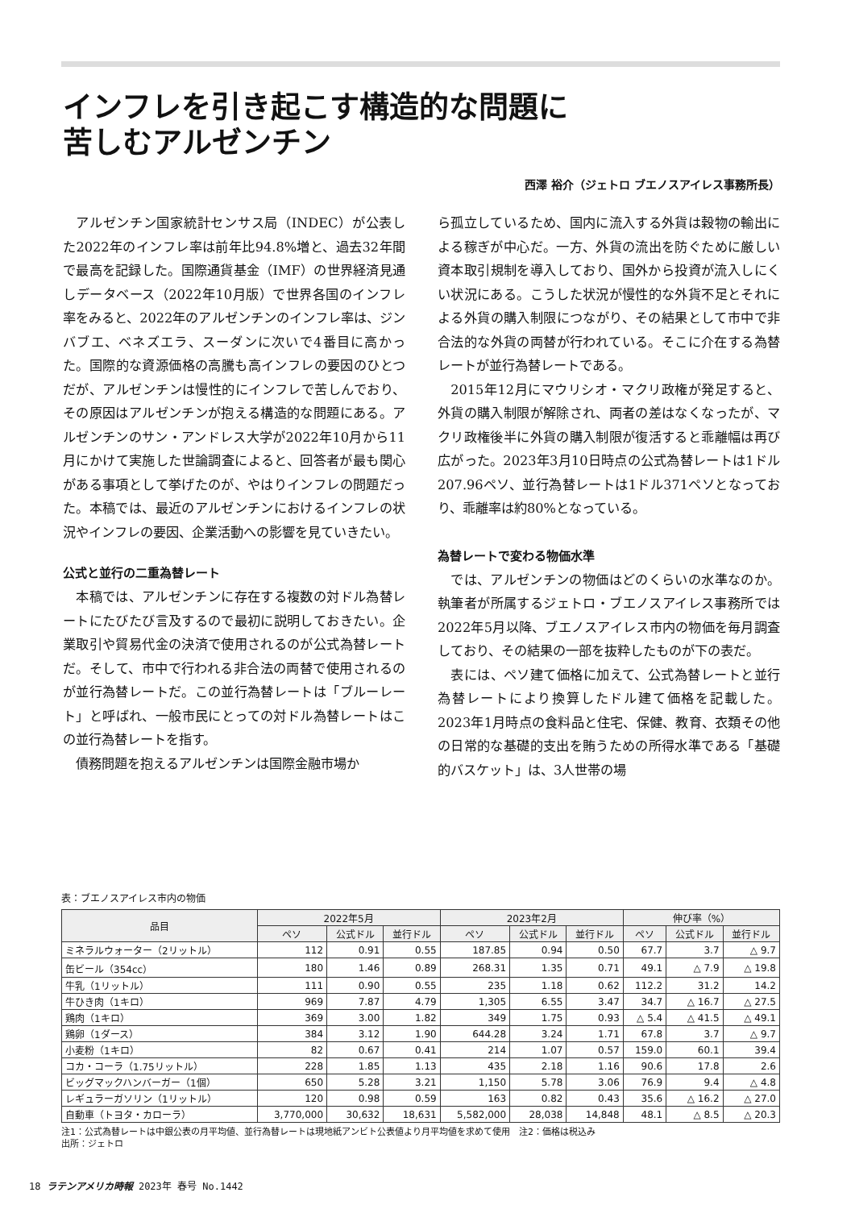インフレを引き起こす構造的な問題に
苦しむアルゼンチン
西澤 裕介（ジェトロ ブエノスアイレス事務所長）
アルゼンチン国家統計センサス局（INDEC）が公表した2022年のインフレ率は前年比94.8%増と、過去32年間で最高を記録した。国際通貨基金（IMF）の世界経済見通しデータベース（2022年10月版）で世界各国のインフレ率をみると、2022年のアルゼンチンのインフレ率は、ジンバブエ、ベネズエラ、スーダンに次いで4番目に高かった。国際的な資源価格の高騰も高インフレの要因のひとつだが、アルゼンチンは慢性的にインフレで苦しんでおり、その原因はアルゼンチンが抱える構造的な問題にある。アルゼンチンのサン・アンドレス大学が2022年10月から11月にかけて実施した世論調査によると、回答者が最も関心がある事項として挙げたのが、やはりインフレの問題だった。本稿では、最近のアルゼンチンにおけるインフレの状況やインフレの要因、企業活動への影響を見ていきたい。
公式と並行の二重為替レート
本稿では、アルゼンチンに存在する複数の対ドル為替レートにたびたび言及するので最初に説明しておきたい。企業取引や貿易代金の決済で使用されるのが公式為替レートだ。そして、市中で行われる非合法の両替で使用されるのが並行為替レートだ。この並行為替レートは「ブルーレート」と呼ばれ、一般市民にとっての対ドル為替レートはこの並行為替レートを指す。
債務問題を抱えるアルゼンチンは国際金融市場か
ら孤立しているため、国内に流入する外貨は穀物の輸出による稼ぎが中心だ。一方、外貨の流出を防ぐために厳しい資本取引規制を導入しており、国外から投資が流入しにくい状況にある。こうした状況が慢性的な外貨不足とそれによる外貨の購入制限につながり、その結果として市中で非合法的な外貨の両替が行われている。そこに介在する為替レートが並行為替レートである。
2015年12月にマウリシオ・マクリ政権が発足すると、外貨の購入制限が解除され、両者の差はなくなったが、マクリ政権後半に外貨の購入制限が復活すると乖離幅は再び広がった。2023年3月10日時点の公式為替レートは1ドル207.96ペソ、並行為替レートは1ドル371ペソとなっており、乖離率は約80%となっている。
為替レートで変わる物価水準
では、アルゼンチンの物価はどのくらいの水準なのか。執筆者が所属するジェトロ・ブエノスアイレス事務所では2022年5月以降、ブエノスアイレス市内の物価を毎月調査しており、その結果の一部を抜粋したものが下の表だ。
表には、ペソ建て価格に加えて、公式為替レートと並行為替レートにより換算したドル建て価格を記載した。2023年1月時点の食料品と住宅、保健、教育、衣類その他の日常的な基礎的支出を賄うための所得水準である「基礎的バスケット」は、3人世帯の場
表：ブエノスアイレス市内の物価
| 品目 | 2022年5月 | | | 2023年2月 | | | 伸び率（%） | | |
| --- | --- | --- | --- | --- | --- | --- | --- | --- | --- |
| | ペソ | 公式ドル | 並行ドル | ペソ | 公式ドル | 並行ドル | ペソ | 公式ドル | 並行ドル |
| ミネラルウォーター（2リットル） | 112 | 0.91 | 0.55 | 187.85 | 0.94 | 0.50 | 67.7 | 3.7 | △ 9.7 |
| 缶ビール（354cc） | 180 | 1.46 | 0.89 | 268.31 | 1.35 | 0.71 | 49.1 | △ 7.9 | △ 19.8 |
| 牛乳（1リットル） | 111 | 0.90 | 0.55 | 235 | 1.18 | 0.62 | 112.2 | 31.2 | 14.2 |
| 牛ひき肉（1キロ） | 969 | 7.87 | 4.79 | 1,305 | 6.55 | 3.47 | 34.7 | △ 16.7 | △ 27.5 |
| 鶏肉（1キロ） | 369 | 3.00 | 1.82 | 349 | 1.75 | 0.93 | △ 5.4 | △ 41.5 | △ 49.1 |
| 鶏卵（1ダース） | 384 | 3.12 | 1.90 | 644.28 | 3.24 | 1.71 | 67.8 | 3.7 | △ 9.7 |
| 小麦粉（1キロ） | 82 | 0.67 | 0.41 | 214 | 1.07 | 0.57 | 159.0 | 60.1 | 39.4 |
| コカ・コーラ（1.75リットル） | 228 | 1.85 | 1.13 | 435 | 2.18 | 1.16 | 90.6 | 17.8 | 2.6 |
| ビッグマックハンバーガー（1個） | 650 | 5.28 | 3.21 | 1,150 | 5.78 | 3.06 | 76.9 | 9.4 | △ 4.8 |
| レギュラーガソリン（1リットル） | 120 | 0.98 | 0.59 | 163 | 0.82 | 0.43 | 35.6 | △ 16.2 | △ 27.0 |
| 自動車（トヨタ・カローラ） | 3,770,000 | 30,632 | 18,631 | 5,582,000 | 28,038 | 14,848 | 48.1 | △ 8.5 | △ 20.3 |
注1：公式為替レートは中銀公表の月平均値、並行為替レートは現地紙アンビト公表値より月平均値を求めて使用　注2：価格は税込み
出所：ジェトロ
18 ラテンアメリカ時報 2023年 春号 No.1442